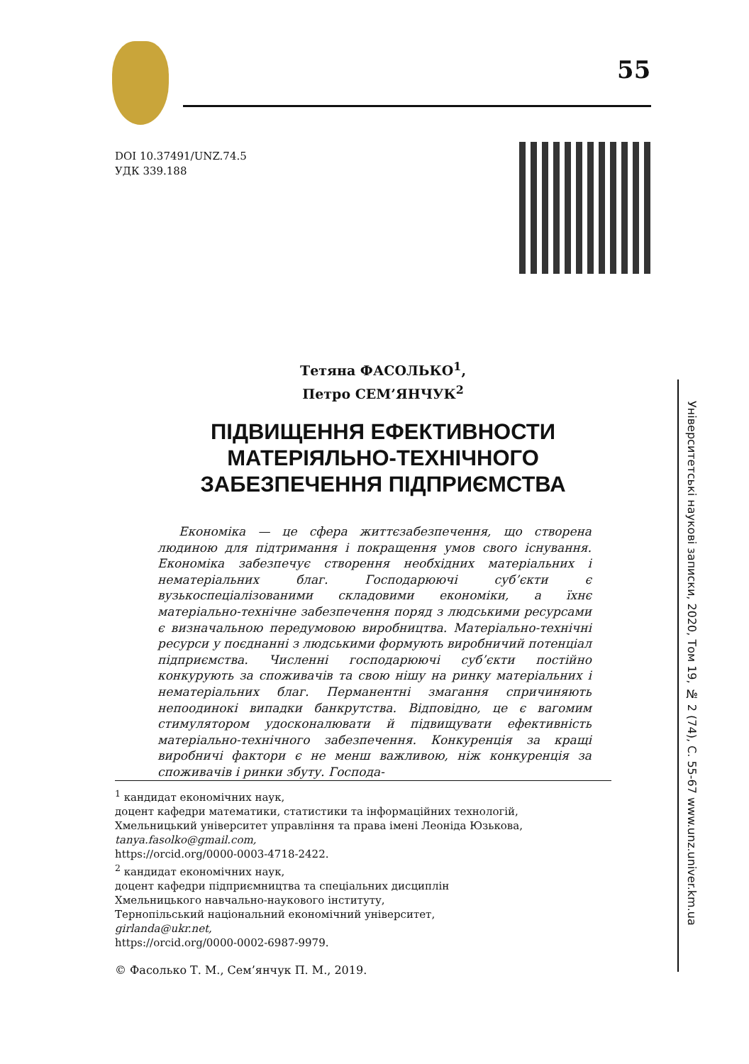55
DOI 10.37491/UNZ.74.5
УДК 339.188
Тетяна ФАСОЛЬКО<sup>1</sup>,
Петро СЕМ’ЯНЧУК<sup>2</sup>
ПІДВИЩЕННЯ ЕФЕКТИВНОСТИ МАТЕРІЯЛЬНО-ТЕХНІЧНОГО ЗАБЕЗПЕЧЕННЯ ПІДПРИЄМСТВА
Економіка — це сфера життєзабезпечення, що створена людиною для підтримання і покращення умов свого існування. Економіка забезпечує створення необхідних матеріальних і нематеріальних благ. Господарюючі суб’єкти є вузькоспеціалізованими складовими економіки, а їхнє матеріально-технічне забезпечення поряд з людськими ресурсами є визначальною передумовою виробництва. Матеріально-технічні ресурси у поєднанні з людськими формують виробничий потенціал підприємства. Численні господарюючі суб’єкти постійно конкурують за споживачів та свою нішу на ринку матеріальних і нематеріальних благ. Перманентні змагання спричиняють непоодинокі випадки банкрутства. Відповідно, це є вагомим стимулятором удосконалювати й підвищувати ефективність матеріально-технічного забезпечення. Конкуренція за кращі виробничі фактори є не менш важливою, ніж конкуренція за споживачів і ринки збуту. Господа-
<sup>1</sup> кандидат економічних наук,
доцент кафедри математики, статистики та інформаційних технологій,
Хмельницький університет управління та права імені Леоніда Юзькова,
tanya.fasolko@gmail.com,
https://orcid.org/0000-0003-4718-2422.
<sup>2</sup> кандидат економічних наук,
доцент кафедри підприємництва та спеціальних дисциплін
Хмельницького навчально-наукового інституту,
Тернопільський національний економічний університет,
girlanda@ukr.net,
https://orcid.org/0000-0002-6987-9979.
© Фасолько Т. М., Сем’янчук П. М., 2019.
Університетські наукові записки, 2020, Том 19, № 2 (74), С. 55-67 www.unz.univer.km.ua